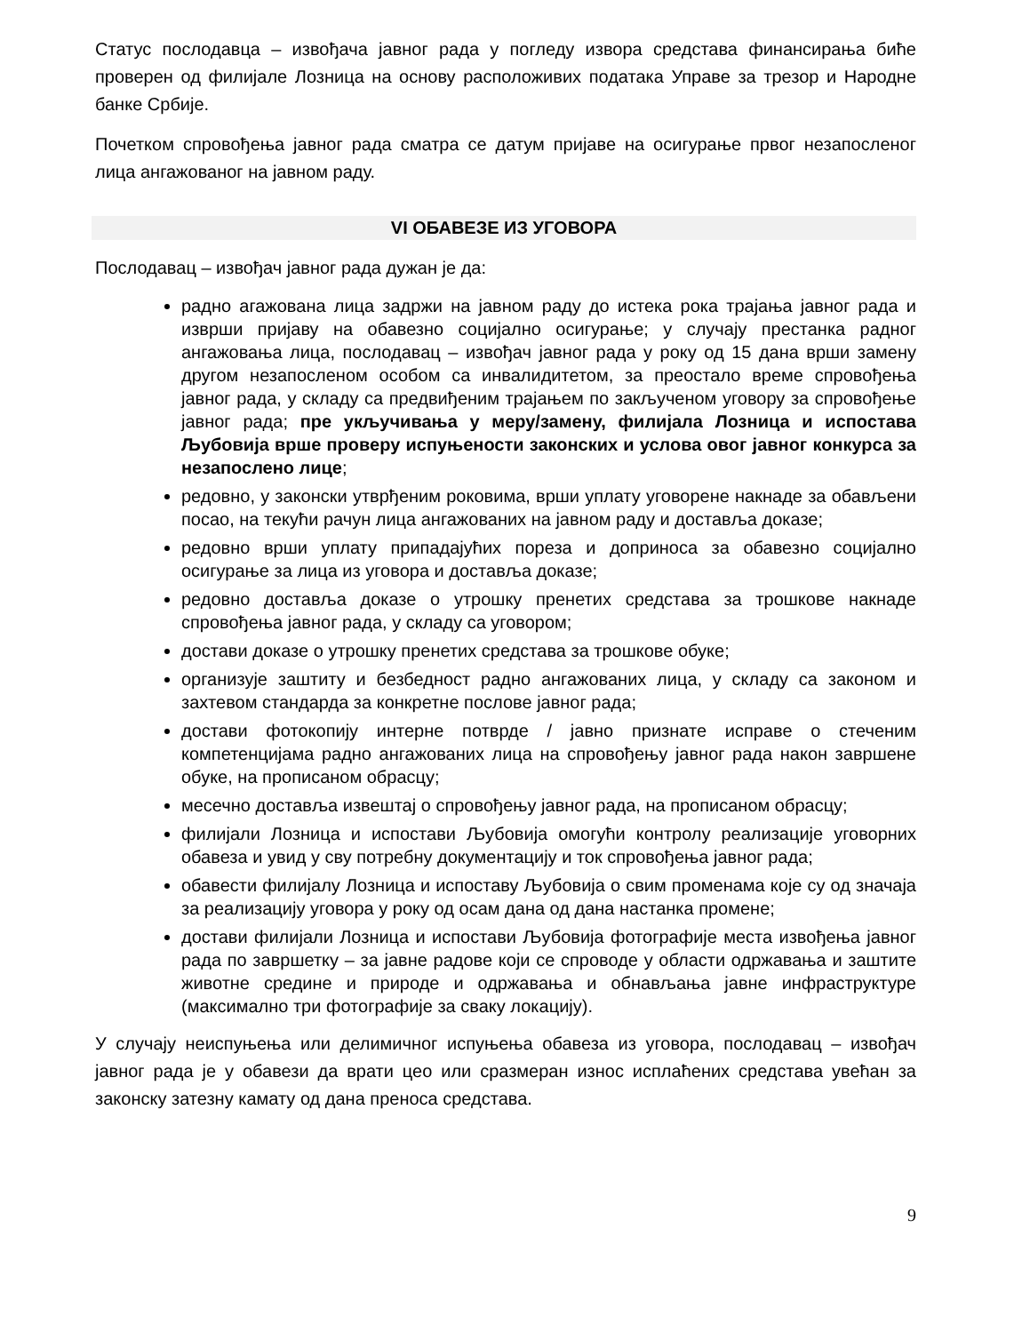Статус послодавца – извођача јавног рада у погледу извора средстава финансирања биће проверен од филијале Лозница на основу расположивих података Управе за трезор и Народне банке Србије.
Почетком спровођења јавног рада сматра се датум пријаве на осигурање првог незапосленог лица ангажованог на јавном раду.
VI ОБАВЕЗЕ ИЗ УГОВОРА
Послодавац – извођач јавног рада дужан је да:
радно агажована лица задржи на јавном раду до истека рока трајања јавног рада и изврши пријаву на обавезно социјално осигурање; у случају престанка радног ангажовања лица, послодавац – извођач јавног рада у року од 15 дана врши замену другом незапосленом особом са инвалидитетом, за преостало време спровођења јавног рада, у складу са предвиђеним трајањем по закљученом уговору за спровођење јавног рада; пре укључивања у меру/замену, филијала Лозница и испостава Љубовија врше проверу испуњености законских и услова овог јавног конкурса за незапослено лице;
редовно, у законски утврђеним роковима, врши уплату уговорене накнаде за обављени посао, на текући рачун лица ангажованих на јавном раду и доставља доказе;
редовно врши уплату припадајућих пореза и доприноса за обавезно социјално осигурање за лица из уговора и доставља доказе;
редовно доставља доказе о утрошку пренетих средстава за трошкове накнаде спровођења јавног рада, у складу са уговором;
достави доказе о утрошку пренетих средстава за трошкове обуке;
организује заштиту и безбедност радно ангажованих лица, у складу са законом и захтевом стандарда за конкретне послове јавног рада;
достави фотокопију интерне потврде / јавно признате исправе о стеченим компетенцијама радно ангажованих лица на спровођењу јавног рада након завршене обуке, на прописаном обрасцу;
месечно доставља извештај о спровођењу јавног рада, на прописаном обрасцу;
филијали Лозница и испостави Љубовија омогући контролу реализације уговорних обавеза и увид у сву потребну документацију и ток спровођења јавног рада;
обавести филијалу Лозница и испоставу Љубовија о свим променама које су од значаја за реализацију уговора у року од осам дана од дана настанка промене;
достави филијали Лозница и испостави Љубовија фотографије места извођења јавног рада по завршетку – за јавне радове који се спроводе у области одржавања и заштите животне средине и природе и одржавања и обнављања јавне инфраструктуре (максимално три фотографије за сваку локацију).
У случају неиспуњења или делимичног испуњења обавеза из уговора, послодавац – извођач јавног рада је у обавези да врати цео или сразмеран износ исплаћених средстава увећан за законску затезну камату од дана преноса средстава.
9